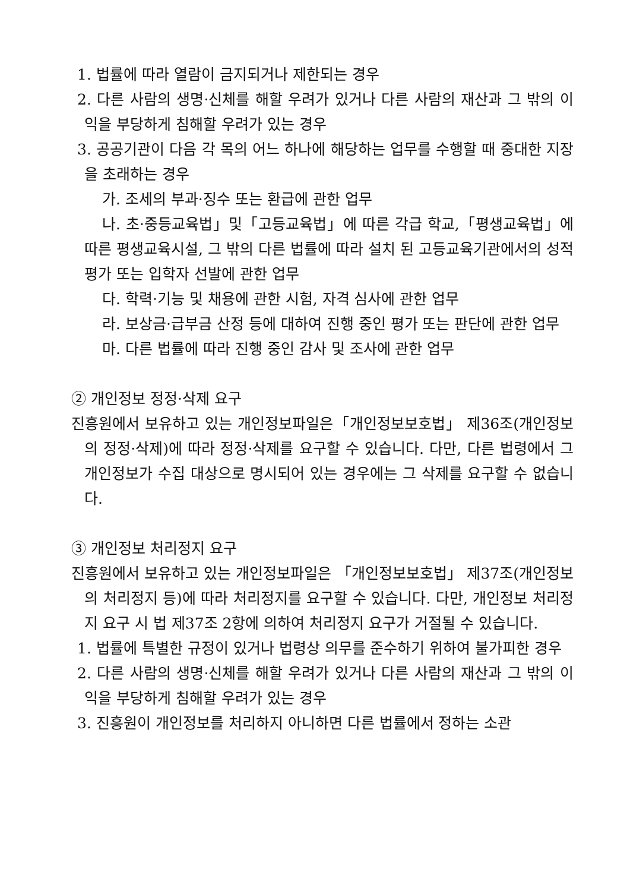1. 법률에 따라 열람이 금지되거나 제한되는 경우
2. 다른 사람의 생명·신체를 해할 우려가 있거나 다른 사람의 재산과 그 밖의 이익을 부당하게 침해할 우려가 있는 경우
3. 공공기관이 다음 각 목의 어느 하나에 해당하는 업무를 수행할 때 중대한 지장을 초래하는 경우
가. 조세의 부과·징수 또는 환급에 관한 업무
나. 초·중등교육법」및「고등교육법」에 따른 각급 학교,「평생교육법」에 따른 평생교육시설, 그 밖의 다른 법률에 따라 설치 된 고등교육기관에서의 성적 평가 또는 입학자 선발에 관한 업무
다. 학력·기능 및 채용에 관한 시험, 자격 심사에 관한 업무
라. 보상금·급부금 산정 등에 대하여 진행 중인 평가 또는 판단에 관한 업무
마. 다른 법률에 따라 진행 중인 감사 및 조사에 관한 업무
② 개인정보 정정·삭제 요구
진흥원에서 보유하고 있는 개인정보파일은「개인정보보호법」 제36조(개인정보의 정정·삭제)에 따라 정정·삭제를 요구할 수 있습니다. 다만, 다른 법령에서 그 개인정보가 수집 대상으로 명시되어 있는 경우에는 그 삭제를 요구할 수 없습니다.
③ 개인정보 처리정지 요구
진흥원에서 보유하고 있는 개인정보파일은 「개인정보보호법」 제37조(개인정보의 처리정지 등)에 따라 처리정지를 요구할 수 있습니다. 다만, 개인정보 처리정지 요구 시 법 제37조 2항에 의하여 처리정지 요구가 거절될 수 있습니다.
1. 법률에 특별한 규정이 있거나 법령상 의무를 준수하기 위하여 불가피한 경우
2. 다른 사람의 생명·신체를 해할 우려가 있거나 다른 사람의 재산과 그 밖의 이익을 부당하게 침해할 우려가 있는 경우
3. 진흥원이 개인정보를 처리하지 아니하면 다른 법률에서 정하는 소관